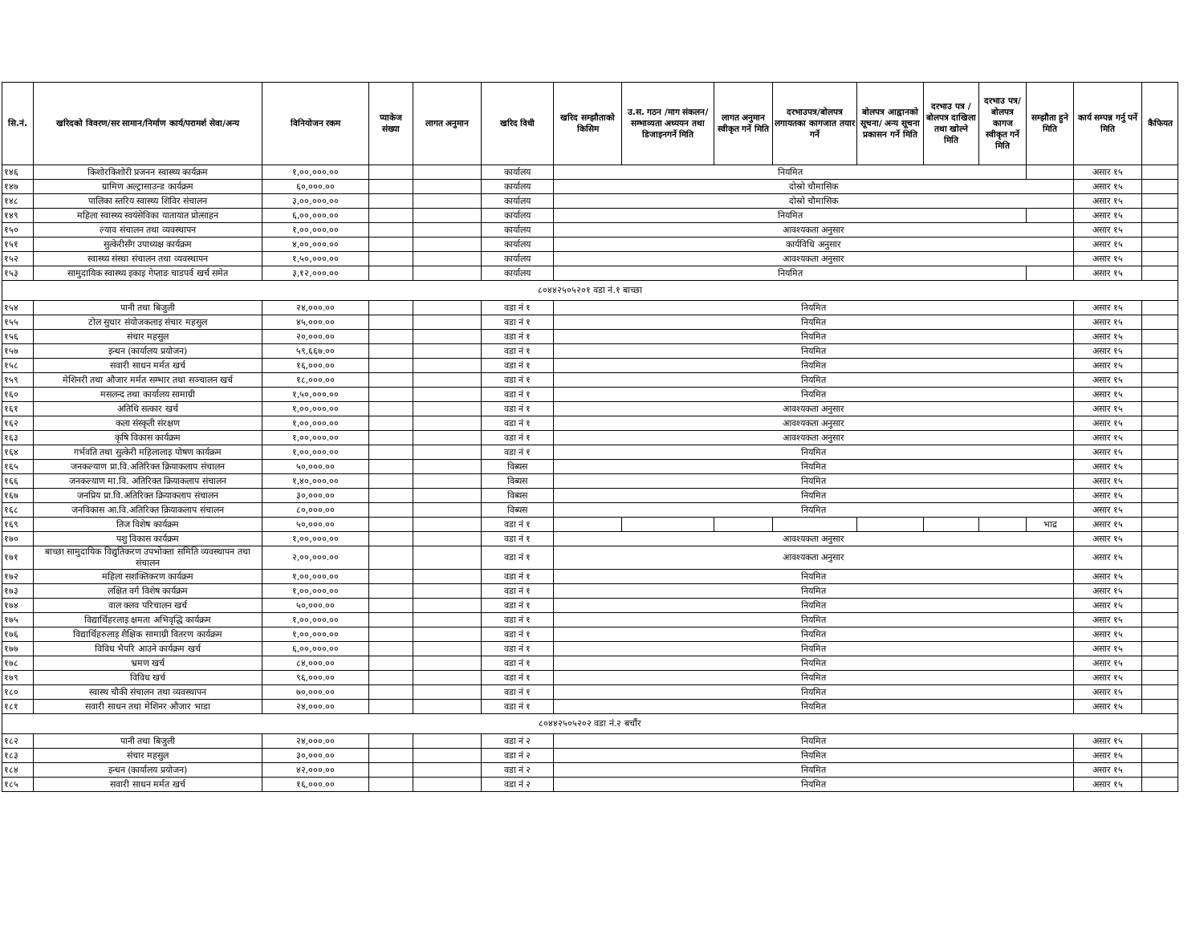| सि.नं. | खरिदको विवरण/सर सामान/निर्माण कार्य/परामर्श सेवा/अन्य | विनियोजन रकम | प्याकेज संख्या | लागत अनुमान | खरिद विधी | खरिद सम्झौताको किसिम | उ.स. गठन /माग संकलन/सम्भाव्यता अध्ययन तथा डिजाइनगर्ने मिति | लागत अनुमान स्वीकृत गर्ने मिति | दरभाउपत्र/बोलपत्र लगायतका कागजात तयार गर्ने | बोलपत्र आह्वानको सूचना/ अन्य सूचना प्रकासन गर्ने मिति | दरभाउ पत्र /बोलपत्र दाखिला तथा खोल्ने मिति | दरभाउ पत्र/बोलपत्र कागज स्वीकृत गर्ने मिति | सम्झौता हुने मिति | कार्य सम्पन्न गर्नु पर्ने मिति | कैफियत |
| --- | --- | --- | --- | --- | --- | --- | --- | --- | --- | --- | --- | --- | --- | --- | --- |
| १४६ | किशोरकिशोरी प्रजनन स्वास्थ्य कार्यक्रम | १,००,०००.०० | | | कार्यालय | नियमित | | | | | | | | असार १५ | |
| १४७ | ग्रामिण अल्ट्रासाउन्ड कार्यक्रम | ६०,०००.०० | | | कार्यालय | दोस्रो चौमासिक | | | | | | | | असार १५ | |
| १४८ | पालिका स्तरिय स्वास्थ्य शिविर संचालन | ३,००,०००.०० | | | कार्यालय | दोस्रो चौमासिक | | | | | | | | असार १५ | |
| १४९ | महिला स्वास्थ्य स्वयंसेविका यातायात प्रोत्साहन | ६,००,०००.०० | | | कार्यालय | नियमित | | | | | | | | असार १५ | |
| १५० | ल्याव संचालन तथा व्यवस्थापन | १,००,०००.०० | | | कार्यालय | आवश्यकता अनुसार | | | | | | | | असार १५ | |
| १५१ | सुत्केरीसँग उपाध्यक्ष कार्यक्रम | ४,००,०००.०० | | | कार्यालय | कार्यविधि अनुसार | | | | | | | | असार १५ | |
| १५२ | स्वास्थ्य संस्था संचालन तथा व्यवस्थापन | १,५०,०००.०० | | | कार्यालय | आवश्यकता अनुसार | | | | | | | | असार १५ | |
| १५३ | सामुदायिक स्वास्थ्य इकाइ गेप्ताङ चाडपर्व खर्च समेत | ३,१२,०००.०० | | | कार्यालय | नियमित | | | | | | | | असार १५ | |
| ८०४४२५०५२०१ वडा नं.१ बाच्छा | | | | | | | | | | | | | | | |
| १५४ | पानी तथा बिजुली | २४,०००.०० | | | वडा नं १ | नियमित | | | | | | | | असार १५ | |
| १५५ | टोल सुधार संयोजकलाइ संचार महसुल | ४५,०००.०० | | | वडा नं १ | नियमित | | | | | | | | असार १५ | |
| १५६ | संचार महसुल | २०,०००.०० | | | वडा नं १ | नियमित | | | | | | | | असार १५ | |
| १५७ | इन्धन (कार्यालय प्रयोजन) | ५९,६६७.०० | | | वडा नं १ | नियमित | | | | | | | | असार १५ | |
| १५८ | सवारी साधन मर्मत खर्च | १६,०००.०० | | | वडा नं १ | नियमित | | | | | | | | असार १५ | |
| १५९ | मेशिनरी तथा औजार मर्मत सम्भार तथा सञ्चालन खर्च | १८,०००.०० | | | वडा नं १ | नियमित | | | | | | | | असार १५ | |
| १६० | मसलन्द तथा कार्यालय सामाग्री | १,५०,०००.०० | | | वडा नं १ | नियमित | | | | | | | | असार १५ | |
| १६१ | अतिथि सत्कार खर्च | १,००,०००.०० | | | वडा नं १ | आवश्यकता अनुसार | | | | | | | | असार १५ | |
| १६२ | कला संस्कृती संरक्षण | १,००,०००.०० | | | वडा नं १ | आवश्यकता अनुसार | | | | | | | | असार १५ | |
| १६३ | कृषि विकास कार्यक्रम | १,००,०००.०० | | | वडा नं १ | आवश्यकता अनुसार | | | | | | | | असार १५ | |
| १६४ | गर्भवति तथा सुत्केरी महिलालाइ पोषण कार्यक्रम | १,००,०००.०० | | | वडा नं १ | नियमित | | | | | | | | असार १५ | |
| १६५ | जनकल्याण प्रा.वि.अतिरिक्त क्रियाकलाप संचालन | ५०,०००.०० | | | विब्यस | नियमित | | | | | | | | असार १५ | |
| १६६ | जनकल्याण मा.वि. अतिरिक्त क्रियाकलाप संचालन | १,४०,०००.०० | | | विब्यस | नियमित | | | | | | | | असार १५ | |
| १६७ | जनप्रिय प्रा.वि.अतिरिक्त क्रियाकलाप संचालन | ३०,०००.०० | | | विब्यस | नियमित | | | | | | | | असार १५ | |
| १६८ | जनविकास आ.वि.अतिरिक्त क्रियाकलाप संचालन | ८०,०००.०० | | | विब्यस | नियमित | | | | | | | | असार १५ | |
| १६९ | तिज विशेष कार्यक्रम | ५०,०००.०० | | | वडा नं १ | | | | | | | | भाद्र | असार १५ | |
| १७० | पशु विकास कार्यक्रम | १,००,०००.०० | | | वडा नं १ | आवश्यकता अनुसार | | | | | | | | असार १५ | |
| १७१ | बाच्छा सामुदायिक विद्युतिकरण उपभोक्ता समिति व्यवस्थापन तथा संचालन | २,००,०००.०० | | | वडा नं १ | आवश्यकता अनुसार | | | | | | | | असार १५ | |
| १७२ | महिला सशक्तिकरण कार्यक्रम | १,००,०००.०० | | | वडा नं १ | नियमित | | | | | | | | असार १५ | |
| १७३ | लक्षित वर्ग विशेष कार्यक्रम | १,००,०००.०० | | | वडा नं १ | नियमित | | | | | | | | असार १५ | |
| १७४ | वाल क्लव परिचालन खर्च | ५०,०००.०० | | | वडा नं १ | नियमित | | | | | | | | असार १५ | |
| १७५ | विद्यार्थिहरलाइ क्षमता अभिवृद्धि कार्यक्रम | १,००,०००.०० | | | वडा नं १ | नियमित | | | | | | | | असार १५ | |
| १७६ | विद्यार्थिहरुलाइ शैक्षिक सामाग्री वितरण कार्यक्रम | १,००,०००.०० | | | वडा नं १ | नियमित | | | | | | | | असार १५ | |
| १७७ | विविध भैपरि आउने कार्यक्रम खर्च | ६,००,०००.०० | | | वडा नं १ | नियमित | | | | | | | | असार १५ | |
| १७८ | भ्रमण खर्च | ८४,०००.०० | | | वडा नं १ | नियमित | | | | | | | | असार १५ | |
| १७९ | विविध खर्च | ९६,०००.०० | | | वडा नं १ | नियमित | | | | | | | | असार १५ | |
| १८० | स्वास्थ चौकी संचालन तथा व्यवस्थापन | ७०,०००.०० | | | वडा नं १ | नियमित | | | | | | | | असार १५ | |
| १८१ | सवारी साधन तथा मेशिनर औजार भाडा | २४,०००.०० | | | वडा नं १ | नियमित | | | | | | | | असार १५ | |
| ८०४४२५०५२०२ वडा नं.२ बर्चौर | | | | | | | | | | | | | | | |
| १८२ | पानी तथा बिजुली | २४,०००.०० | | | वडा नं २ | नियमित | | | | | | | | असार १५ | |
| १८३ | संचार महसुल | ३०,०००.०० | | | वडा नं २ | नियमित | | | | | | | | असार १५ | |
| १८४ | इन्धन (कार्यालय प्रयोजन) | ४२,०००.०० | | | वडा नं २ | नियमित | | | | | | | | असार १५ | |
| १८५ | सवारी साधन मर्मत खर्च | १६,०००.०० | | | वडा नं २ | नियमित | | | | | | | | असार १५ | |